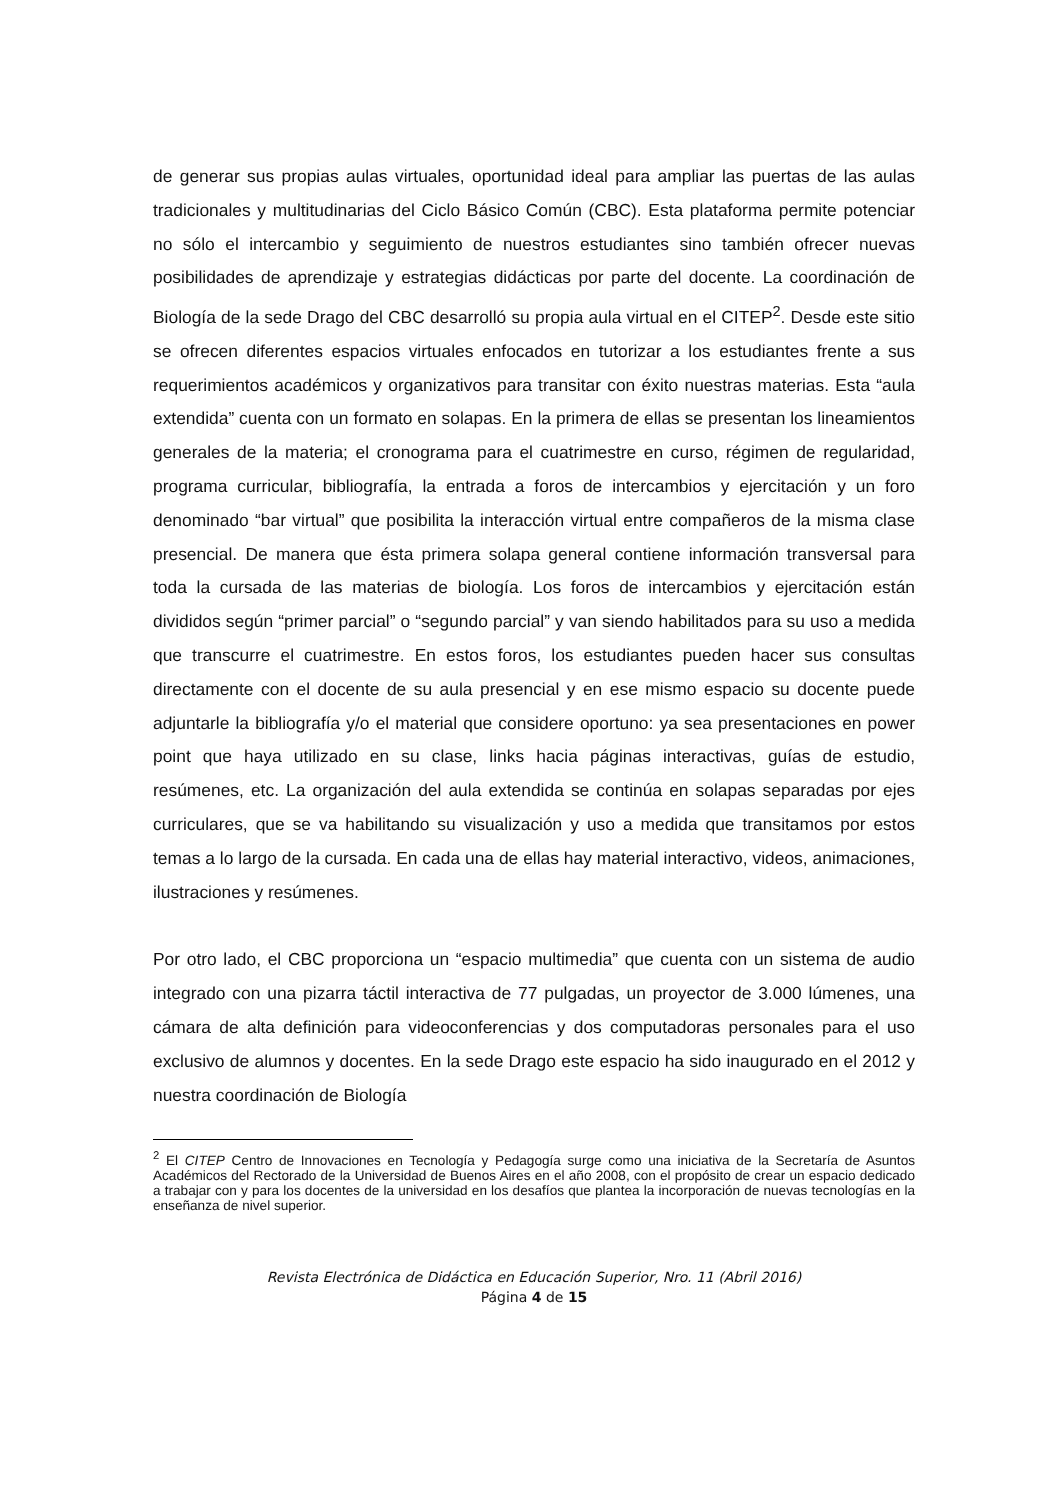de generar sus propias aulas virtuales, oportunidad ideal para ampliar las puertas de las aulas tradicionales y multitudinarias del Ciclo Básico Común (CBC). Esta plataforma permite potenciar no sólo el intercambio y seguimiento de nuestros estudiantes sino también ofrecer nuevas posibilidades de aprendizaje y estrategias didácticas por parte del docente. La coordinación de Biología de la sede Drago del CBC desarrolló su propia aula virtual en el CITEP<sup>2</sup>. Desde este sitio se ofrecen diferentes espacios virtuales enfocados en tutorizar a los estudiantes frente a sus requerimientos académicos y organizativos para transitar con éxito nuestras materias. Esta “aula extendida” cuenta con un formato en solapas. En la primera de ellas se presentan los lineamientos generales de la materia; el cronograma para el cuatrimestre en curso, régimen de regularidad, programa curricular, bibliografía, la entrada a foros de intercambios y ejercitación y un foro denominado “bar virtual” que posibilita la interacción virtual entre compañeros de la misma clase presencial. De manera que ésta primera solapa general contiene información transversal para toda la cursada de las materias de biología. Los foros de intercambios y ejercitación están divididos según “primer parcial” o “segundo parcial” y van siendo habilitados para su uso a medida que transcurre el cuatrimestre. En estos foros, los estudiantes pueden hacer sus consultas directamente con el docente de su aula presencial y en ese mismo espacio su docente puede adjuntarle la bibliografía y/o el material que considere oportuno: ya sea presentaciones en power point que haya utilizado en su clase, links hacia páginas interactivas, guías de estudio, resúmenes, etc. La organización del aula extendida se continúa en solapas separadas por ejes curriculares, que se va habilitando su visualización y uso a medida que transitamos por estos temas a lo largo de la cursada. En cada una de ellas hay material interactivo, videos, animaciones, ilustraciones y resúmenes.
Por otro lado, el CBC proporciona un “espacio multimedia” que cuenta con un sistema de audio integrado con una pizarra táctil interactiva de 77 pulgadas, un proyector de 3.000 lúmenes, una cámara de alta definición para videoconferencias y dos computadoras personales para el uso exclusivo de alumnos y docentes. En la sede Drago este espacio ha sido inaugurado en el 2012 y nuestra coordinación de Biología
<sup>2</sup> El CITEP Centro de Innovaciones en Tecnología y Pedagogía surge como una iniciativa de la Secretaría de Asuntos Académicos del Rectorado de la Universidad de Buenos Aires en el año 2008, con el propósito de crear un espacio dedicado a trabajar con y para los docentes de la universidad en los desafíos que plantea la incorporación de nuevas tecnologías en la enseñanza de nivel superior.
Revista Electrónica de Didáctica en Educación Superior, Nro. 11 (Abril 2016)
Página 4 de 15